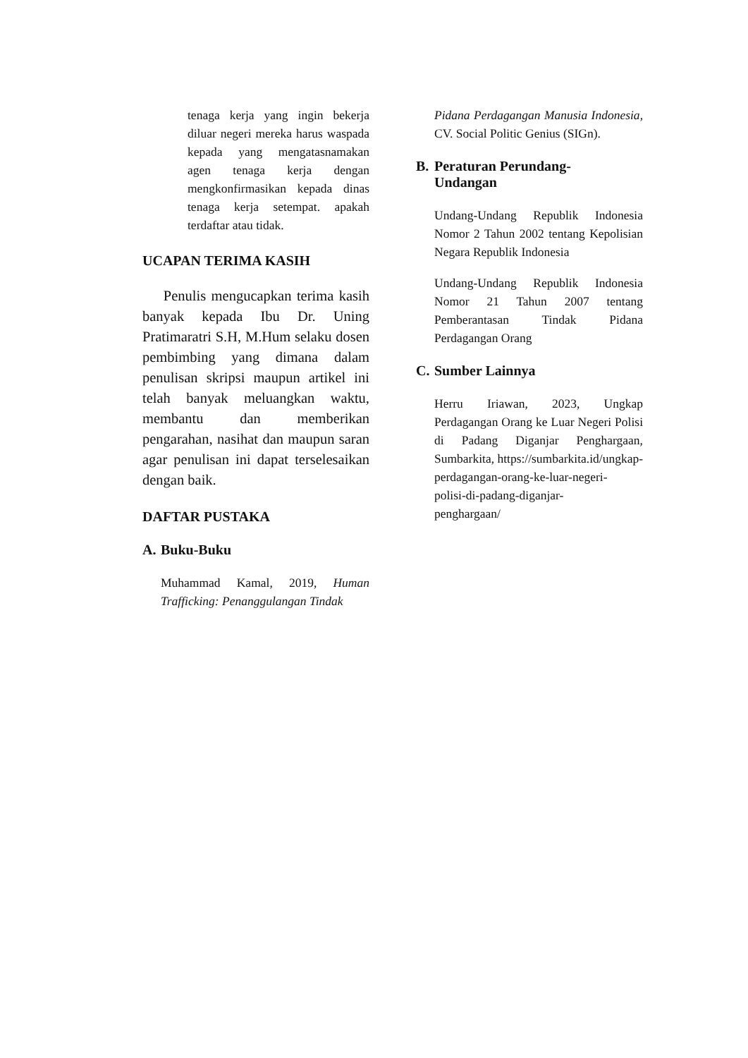tenaga kerja yang ingin bekerja diluar negeri mereka harus waspada kepada yang mengatasnamakan agen tenaga kerja dengan mengkonfirmasikan kepada dinas tenaga kerja setempat. apakah terdaftar atau tidak.
UCAPAN TERIMA KASIH
Penulis mengucapkan terima kasih banyak kepada Ibu Dr. Uning Pratimaratri S.H, M.Hum selaku dosen pembimbing yang dimana dalam penulisan skripsi maupun artikel ini telah banyak meluangkan waktu, membantu dan memberikan pengarahan, nasihat dan maupun saran agar penulisan ini dapat terselesaikan dengan baik.
DAFTAR PUSTAKA
A. Buku-Buku
Muhammad Kamal, 2019, Human Trafficking: Penanggulangan Tindak
Pidana Perdagangan Manusia Indonesia, CV. Social Politic Genius (SIGn).
B. Peraturan Perundang-
Undangan
Undang-Undang Republik Indonesia Nomor 2 Tahun 2002 tentang Kepolisian Negara Republik Indonesia
Undang-Undang Republik Indonesia Nomor 21 Tahun 2007 tentang Pemberantasan Tindak Pidana Perdagangan Orang
C. Sumber Lainnya
Herru Iriawan, 2023, Ungkap Perdagangan Orang ke Luar Negeri Polisi di Padang Diganjar Penghargaan, Sumbarkita, https://sumbarkita.id/ungkap-
perdagangan-orang-ke-luar-negeri-
polisi-di-padang-diganjar-
penghargaan/